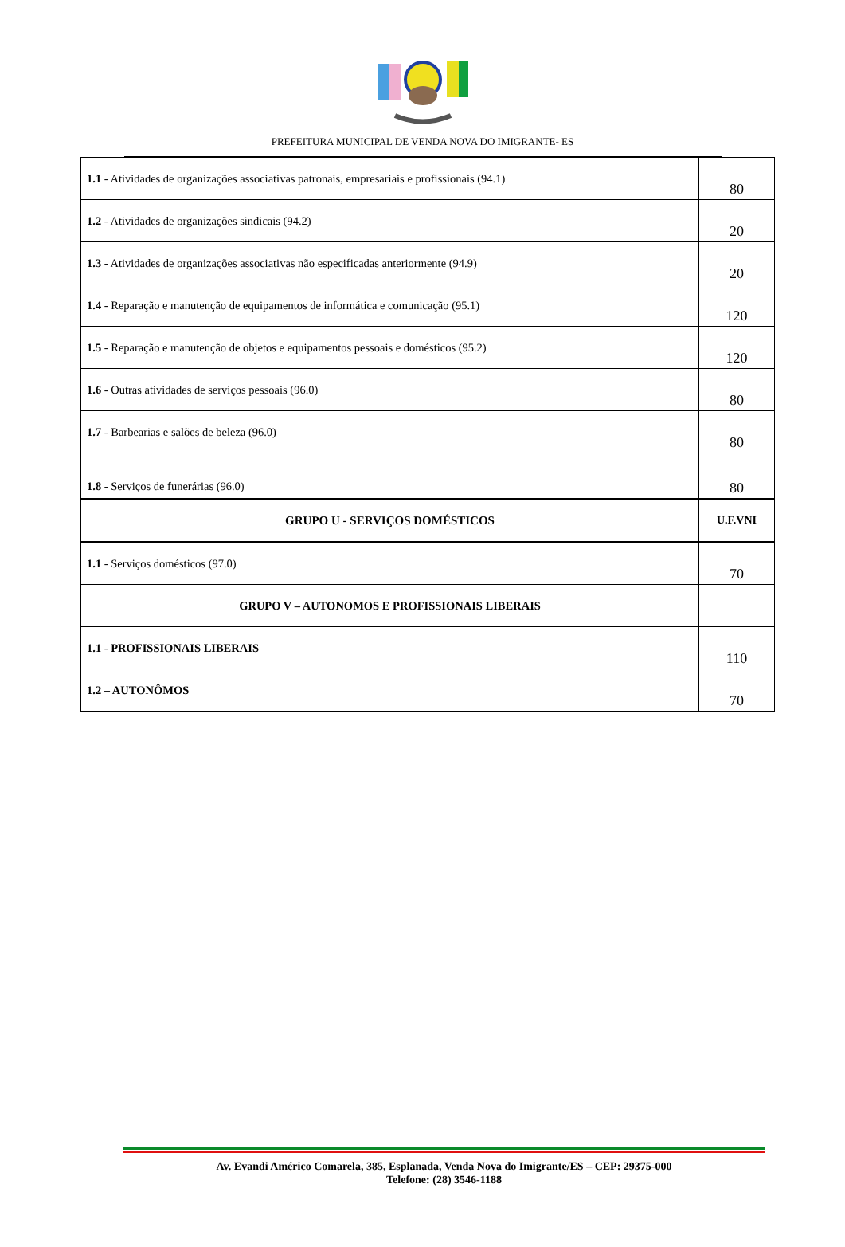PREFEITURA MUNICIPAL DE VENDA NOVA DO IMIGRANTE- ES
| 1.1 - Atividades de organizações associativas patronais, empresariais e profissionais (94.1) | 80 |
| 1.2 - Atividades de organizações sindicais (94.2) | 20 |
| 1.3 - Atividades de organizações associativas não especificadas anteriormente (94.9) | 20 |
| 1.4 - Reparação e manutenção de equipamentos de informática e comunicação (95.1) | 120 |
| 1.5 - Reparação e manutenção de objetos e equipamentos pessoais e domésticos (95.2) | 120 |
| 1.6 - Outras atividades de serviços pessoais (96.0) | 80 |
| 1.7 - Barbearias e salões de beleza (96.0) | 80 |
| 1.8 - Serviços de funerárias (96.0) | 80 |
| GRUPO U - SERVIÇOS DOMÉSTICOS | U.F.VNI |
| 1.1 - Serviços domésticos (97.0) | 70 |
| GRUPO V – AUTONOMOS E PROFISSIONAIS LIBERAIS | |
| 1.1 - PROFISSIONAIS LIBERAIS | 110 |
| 1.2 – AUTONÔMOS | 70 |
Av. Evandi Américo Comarela, 385, Esplanada, Venda Nova do Imigrante/ES – CEP: 29375-000
Telefone: (28) 3546-1188